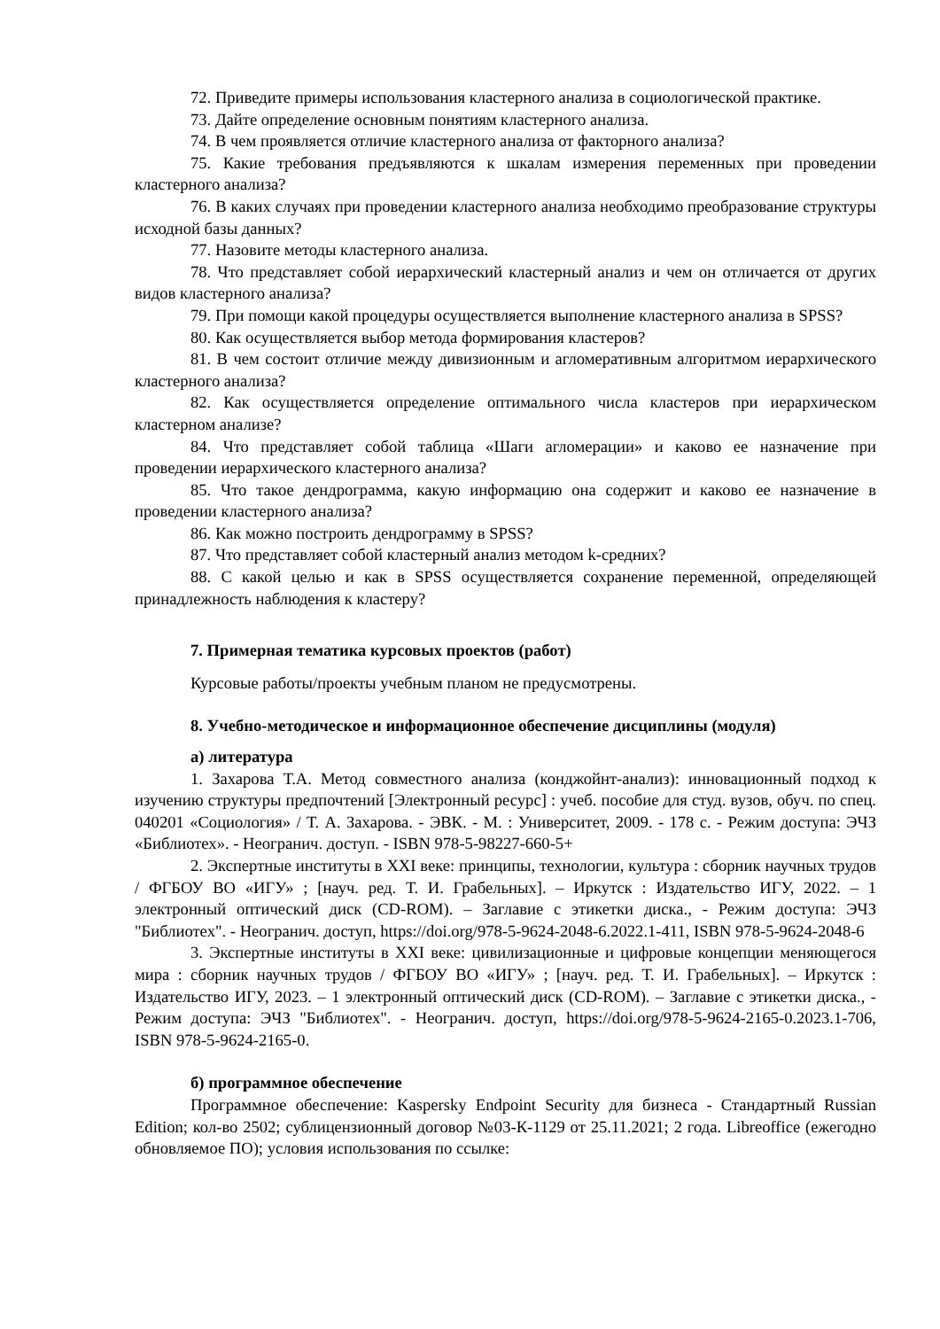72. Приведите примеры использования кластерного анализа в социологической практике.
73. Дайте определение основным понятиям кластерного анализа.
74. В чем проявляется отличие кластерного анализа от факторного анализа?
75. Какие требования предъявляются к шкалам измерения переменных при проведении кластерного анализа?
76. В каких случаях при проведении кластерного анализа необходимо преобразование структуры исходной базы данных?
77. Назовите методы кластерного анализа.
78. Что представляет собой иерархический кластерный анализ и чем он отличается от других видов кластерного анализа?
79. При помощи какой процедуры осуществляется выполнение кластерного анализа в SPSS?
80. Как осуществляется выбор метода формирования кластеров?
81. В чем состоит отличие между дивизионным и агломеративным алгоритмом иерархического кластерного анализа?
82. Как осуществляется определение оптимального числа кластеров при иерархическом кластерном анализе?
84. Что представляет собой таблица «Шаги агломерации» и каково ее назначение при проведении иерархического кластерного анализа?
85. Что такое дендрограмма, какую информацию она содержит и каково ее назначение в проведении кластерного анализа?
86. Как можно построить дендрограмму в SPSS?
87. Что представляет собой кластерный анализ методом k-средних?
88. С какой целью и как в SPSS осуществляется сохранение переменной, определяющей принадлежность наблюдения к кластеру?
7. Примерная тематика курсовых проектов (работ)
Курсовые работы/проекты учебным планом не предусмотрены.
8. Учебно-методическое и информационное обеспечение дисциплины (модуля)
а) литература
1. Захарова Т.А. Метод совместного анализа (конджойнт-анализ): инновационный подход к изучению структуры предпочтений [Электронный ресурс] : учеб. пособие для студ. вузов, обуч. по спец. 040201 «Социология» / Т. А. Захарова. - ЭВК. - М. : Университет, 2009. - 178 с. - Режим доступа: ЭЧЗ «Библиотех». - Неогранич. доступ. - ISBN 978-5-98227-660-5+
2. Экспертные институты в XXI веке: принципы, технологии, культура : сборник научных трудов / ФГБОУ ВО «ИГУ» ; [науч. ред. Т. И. Грабельных]. – Иркутск : Издательство ИГУ, 2022. – 1 электронный оптический диск (CD-ROM). – Заглавие с этикетки диска., - Режим доступа: ЭЧЗ "Библиотех". - Неогранич. доступ, https://doi.org/978-5-9624-2048-6.2022.1-411, ISBN 978-5-9624-2048-6
3. Экспертные институты в XXI веке: цивилизационные и цифровые концепции меняющегося мира : сборник научных трудов / ФГБОУ ВО «ИГУ» ; [науч. ред. Т. И. Грабельных]. – Иркутск : Издательство ИГУ, 2023. – 1 электронный оптический диск (CD-ROM). – Заглавие с этикетки диска., - Режим доступа: ЭЧЗ "Библиотех". - Неогранич. доступ, https://doi.org/978-5-9624-2165-0.2023.1-706, ISBN 978-5-9624-2165-0.
б) программное обеспечение
Программное обеспечение: Kaspersky Endpoint Security для бизнеса - Стандартный Russian Edition; кол-во 2502; сублицензионный договор №03-К-1129 от 25.11.2021; 2 года. Libreoffice (ежегодно обновляемое ПО); условия использования по ссылке: